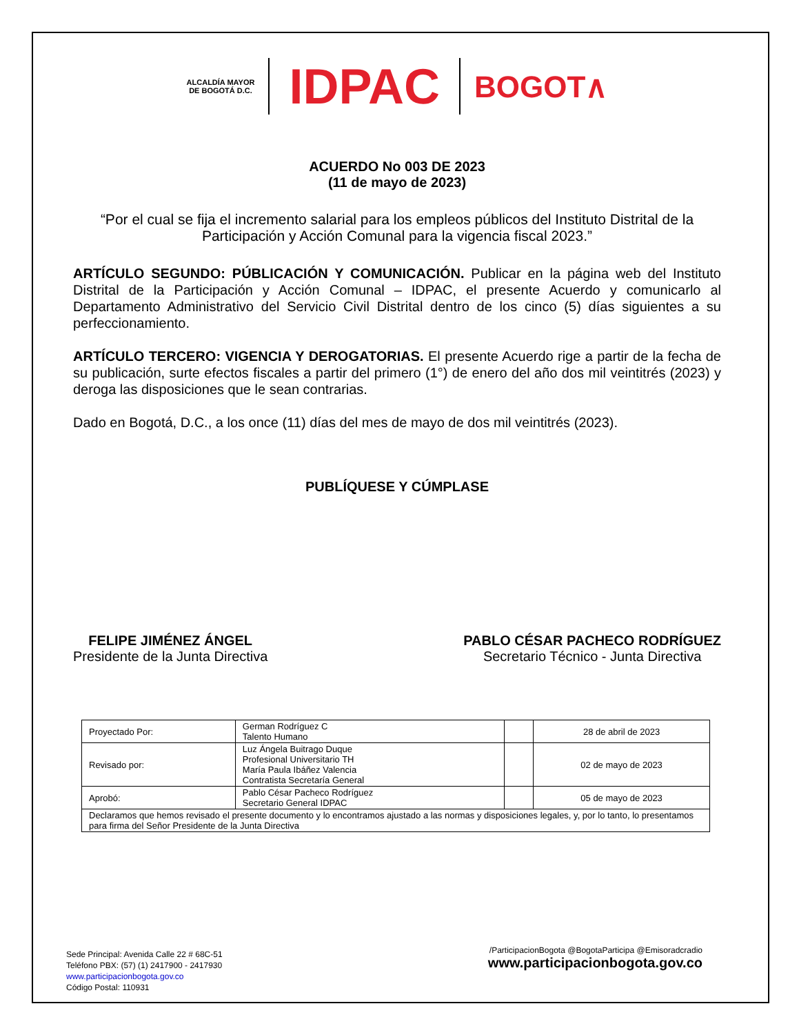ALCALDÍA MAYOR
DE BOGOTÁ D.C.
IDPAC
BOGOT∧
ACUERDO No 003 DE 2023
(11 de mayo de 2023)
“Por el cual se fija el incremento salarial para los empleos públicos del Instituto Distrital de la Participación y Acción Comunal para la vigencia fiscal 2023.”
ARTÍCULO SEGUNDO: PÚBLICACIÓN Y COMUNICACIÓN. Publicar en la página web del Instituto Distrital de la Participación y Acción Comunal – IDPAC, el presente Acuerdo y comunicarlo al Departamento Administrativo del Servicio Civil Distrital dentro de los cinco (5) días siguientes a su perfeccionamiento.
ARTÍCULO TERCERO: VIGENCIA Y DEROGATORIAS. El presente Acuerdo rige a partir de la fecha de su publicación, surte efectos fiscales a partir del primero (1°) de enero del año dos mil veintitrés (2023) y deroga las disposiciones que le sean contrarias.
Dado en Bogotá, D.C., a los once (11) días del mes de mayo de dos mil veintitrés (2023).
PUBLÍQUESE Y CÚMPLASE
FELIPE JIMÉNEZ ÁNGEL
Presidente de la Junta Directiva
PABLO CÉSAR PACHECO RODRÍGUEZ
Secretario Técnico - Junta Directiva
| Proyectado Por: | German Rodríguez C Talento Humano | | 28 de abril de 2023 |
| Revisado por: | Luz Ángela Buitrago Duque Profesional Universitario TH María Paula Ibáñez Valencia Contratista Secretaría General | | 02 de mayo de 2023 |
| Aprobó: | Pablo César Pacheco Rodríguez Secretario General IDPAC | | 05 de mayo de 2023 |
| Declaramos que hemos revisado el presente documento y lo encontramos ajustado a las normas y disposiciones legales, y, por lo tanto, lo presentamos para firma del Señor Presidente de la Junta Directiva | | | |
Sede Principal: Avenida Calle 22 # 68C-51
Teléfono PBX: (57) (1) 2417900 - 2417930
www.participacionbogota.gov.co
Código Postal: 110931
/ParticipacionBogota @BogotaParticipa @Emisoradcradio
www.participacionbogota.gov.co